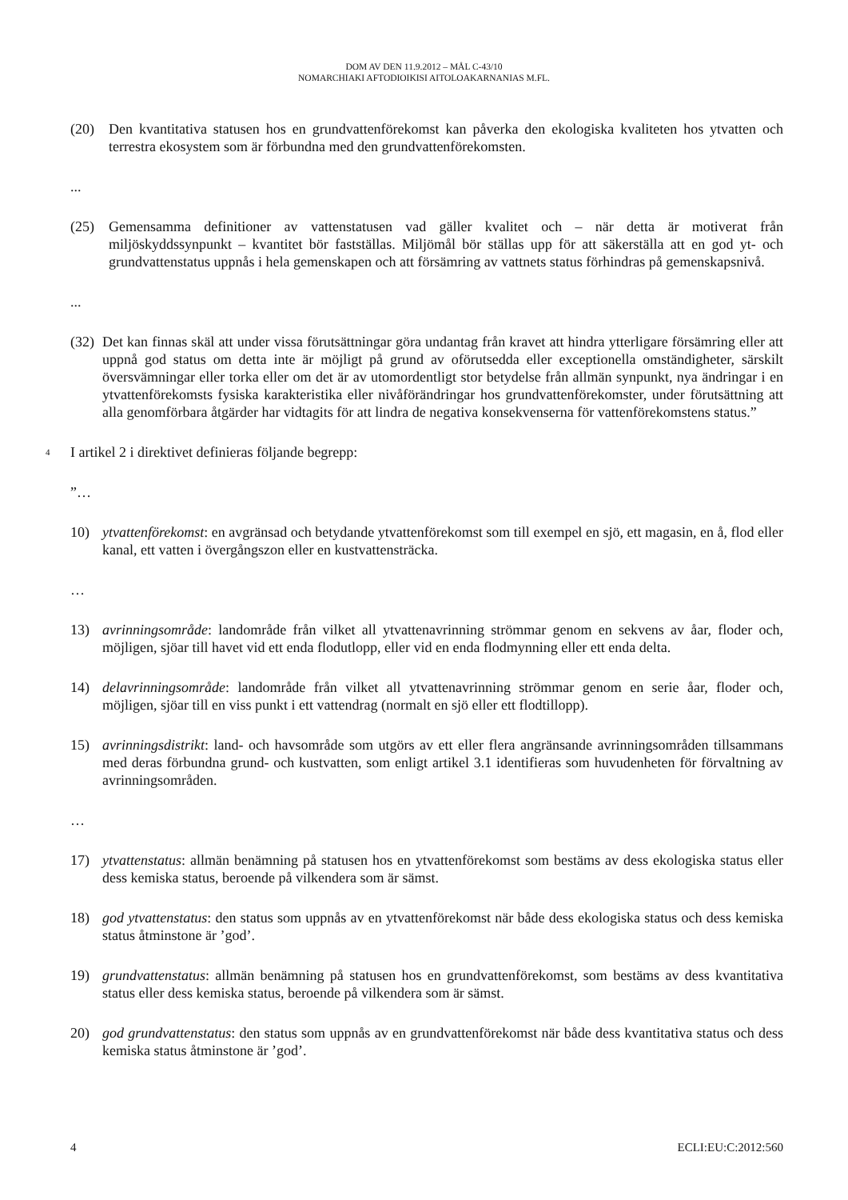DOM AV DEN 11.9.2012 – MÅL C-43/10
NOMARCHIAKI AFTODIOIKISI AITOLOAKARNANIAS M.FL.
(20) Den kvantitativa statusen hos en grundvattenförekomst kan påverka den ekologiska kvaliteten hos ytvatten och terrestra ekosystem som är förbundna med den grundvattenförekomsten.
...
(25) Gemensamma definitioner av vattenstatusen vad gäller kvalitet och – när detta är motiverat från miljöskyddssynpunkt – kvantitet bör fastställas. Miljömål bör ställas upp för att säkerställa att en god yt- och grundvattenstatus uppnås i hela gemenskapen och att försämring av vattnets status förhindras på gemenskapsnivå.
...
(32)
Det kan finnas skäl att under vissa förutsättningar göra undantag från kravet att hindra ytterligare försämring eller att uppnå god status om detta inte är möjligt på grund av oförutsedda eller exceptionella omständigheter, särskilt översvämningar eller torka eller om det är av utomordentligt stor betydelse från allmän synpunkt, nya ändringar i en ytvattenförekomsts fysiska karakteristika eller nivåförändringar hos grundvattenförekomster, under förutsättning att alla genomförbara åtgärder har vidtagits för att lindra de negativa konsekvenserna för vattenförekomstens status.”
4
I artikel 2 i direktivet definieras följande begrepp:
”…
10) ytvattenförekomst: en avgränsad och betydande ytvattenförekomst som till exempel en sjö, ett magasin, en å, flod eller kanal, ett vatten i övergångszon eller en kustvattensträcka.
…
13) avrinningsområde: landområde från vilket all ytvattenavrinning strömmar genom en sekvens av åar, floder och, möjligen, sjöar till havet vid ett enda flodutlopp, eller vid en enda flodmynning eller ett enda delta.
14) delavrinningsområde: landområde från vilket all ytvattenavrinning strömmar genom en serie åar, floder och, möjligen, sjöar till en viss punkt i ett vattendrag (normalt en sjö eller ett flodtillopp).
15) avrinningsdistrikt: land- och havsområde som utgörs av ett eller flera angränsande avrinningsområden tillsammans med deras förbundna grund- och kustvatten, som enligt artikel 3.1 identifieras som huvudenheten för förvaltning av avrinningsområden.
…
17) ytvattenstatus: allmän benämning på statusen hos en ytvattenförekomst som bestäms av dess ekologiska status eller dess kemiska status, beroende på vilkendera som är sämst.
18) god ytvattenstatus: den status som uppnås av en ytvattenförekomst när både dess ekologiska status och dess kemiska status åtminstone är ’god’.
19) grundvattenstatus: allmän benämning på statusen hos en grundvattenförekomst, som bestäms av dess kvantitativa status eller dess kemiska status, beroende på vilkendera som är sämst.
20) god grundvattenstatus: den status som uppnås av en grundvattenförekomst när både dess kvantitativa status och dess kemiska status åtminstone är ’god’.
4 ECLI:EU:C:2012:560